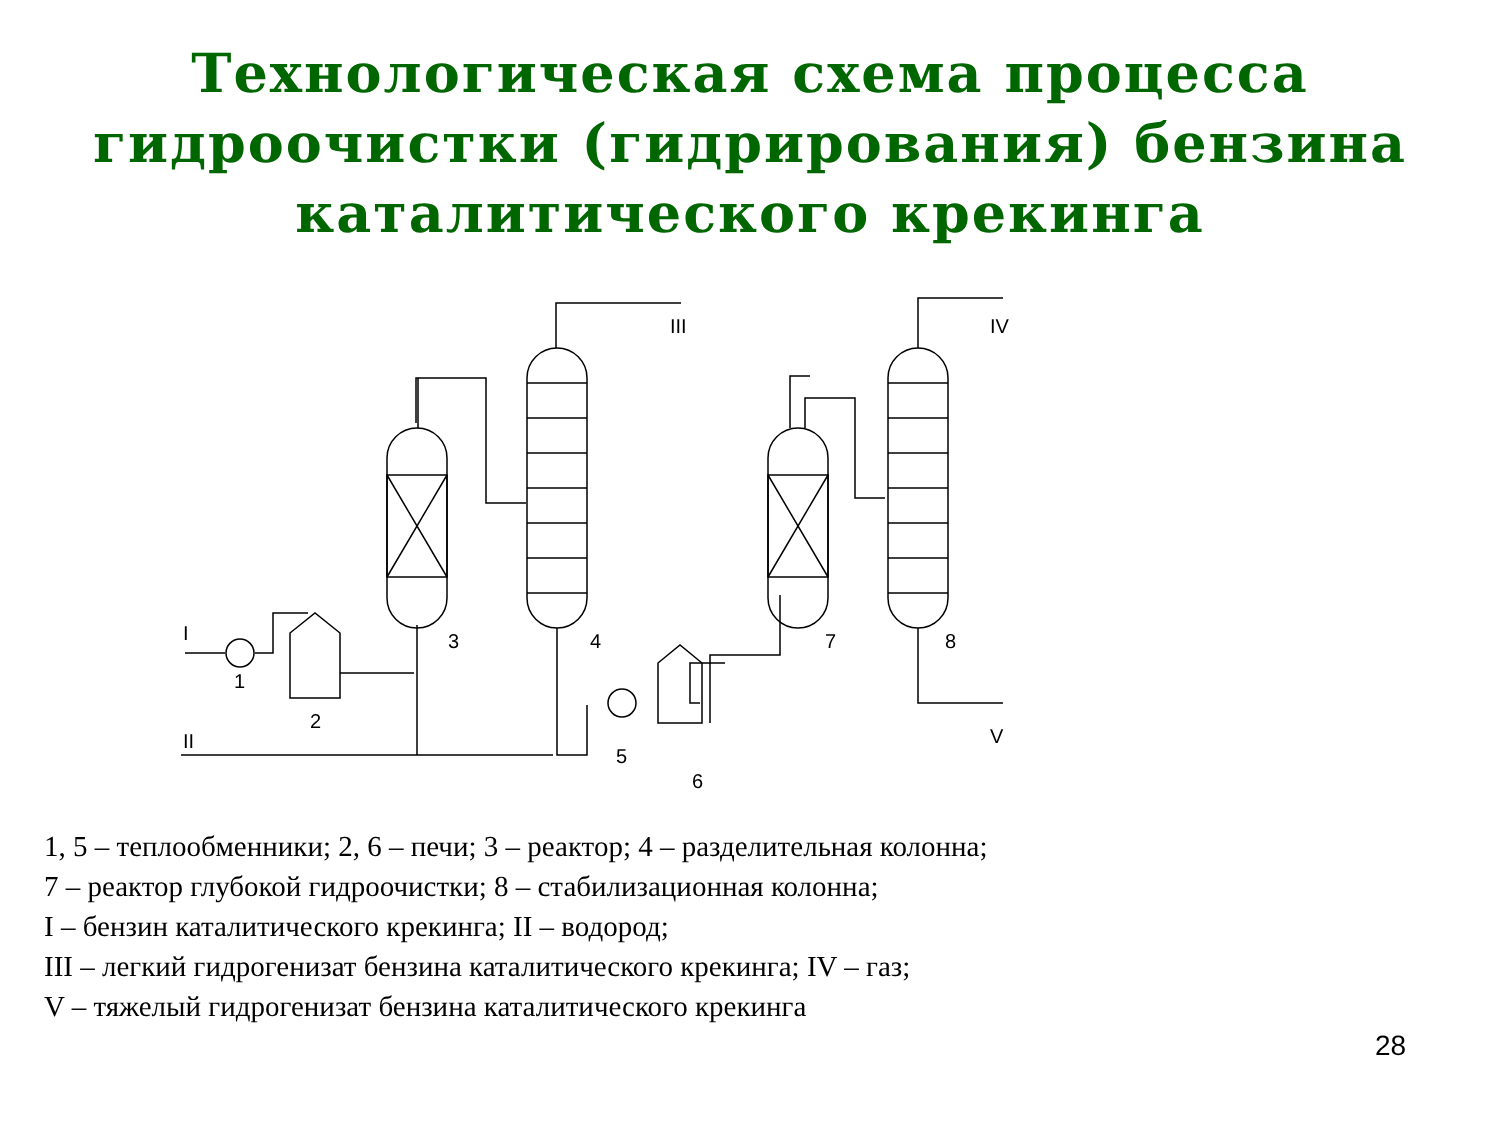Технологическая схема процесса гидроочистки (гидрирования) бензина каталитического крекинга
I
II
III
IV
V
1
2
3
4
5
6
7
8
1, 5 – теплообменники; 2, 6 – печи; 3 – реактор; 4 – разделительная колонна;
7 – реактор глубокой гидроочистки; 8 – стабилизационная колонна;
I – бензин каталитического крекинга; II – водород;
III – легкий гидрогенизат бензина каталитического крекинга; IV – газ;
V – тяжелый гидрогенизат бензина каталитического крекинга
28